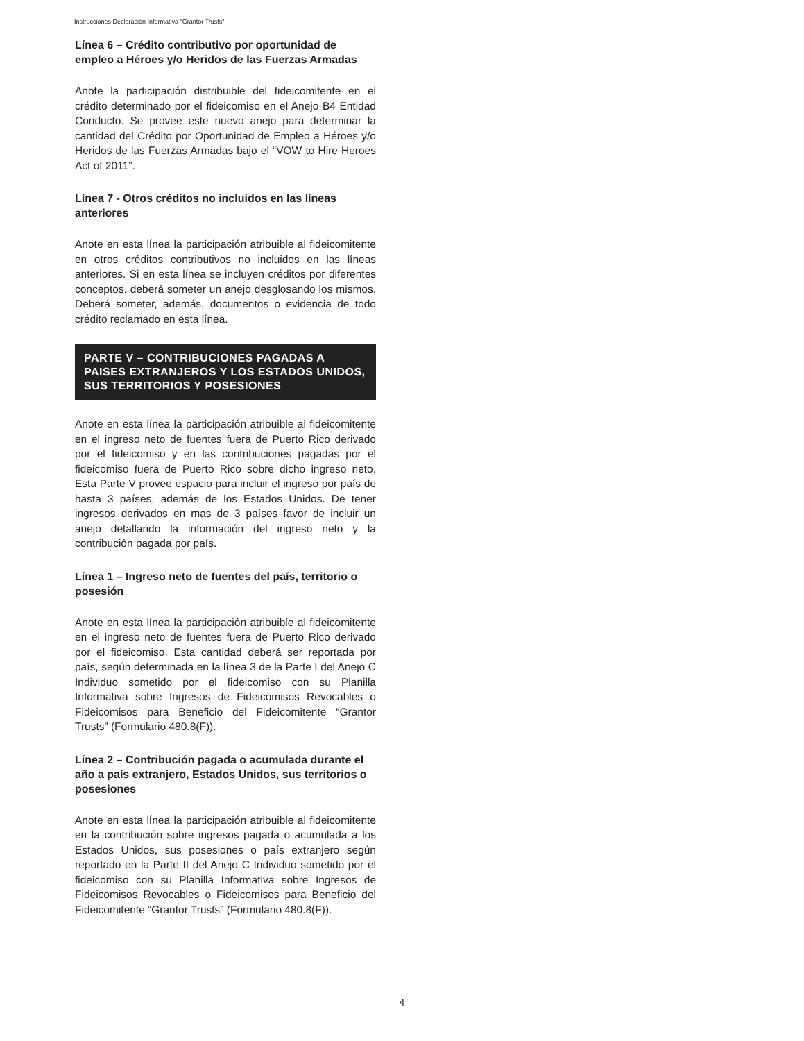Instrucciones Declaración Informativa "Grantor Trusts"
Línea 6 – Crédito contributivo por oportunidad de empleo a Héroes y/o Heridos de las Fuerzas Armadas
Anote la participación distribuible del fideicomitente en el crédito determinado por el fideicomiso en el Anejo B4 Entidad Conducto. Se provee este nuevo anejo para determinar la cantidad del Crédito por Oportunidad de Empleo a Héroes y/o Heridos de las Fuerzas Armadas bajo el “VOW to Hire Heroes Act of 2011”.
Línea 7 - Otros créditos no incluidos en las líneas anteriores
Anote en esta línea la participación atribuible al fideicomitente en otros créditos contributivos no incluidos en las líneas anteriores. Si en esta línea se incluyen créditos por diferentes conceptos, deberá someter un anejo desglosando los mismos. Deberá someter, además, documentos o evidencia de todo crédito reclamado en esta línea.
PARTE V – CONTRIBUCIONES PAGADAS A PAISES EXTRANJEROS Y LOS ESTADOS UNIDOS, SUS TERRITORIOS Y POSESIONES
Anote en esta línea la participación atribuible al fideicomitente en el ingreso neto de fuentes fuera de Puerto Rico derivado por el fideicomiso y en las contribuciones pagadas por el fideicomiso fuera de Puerto Rico sobre dicho ingreso neto. Esta Parte V provee espacio para incluir el ingreso por país de hasta 3 países, además de los Estados Unidos. De tener ingresos derivados en mas de 3 países favor de incluir un anejo detallando la información del ingreso neto y la contribución pagada por país.
Línea 1 – Ingreso neto de fuentes del país, territorio o posesión
Anote en esta línea la participación atribuible al fideicomitente en el ingreso neto de fuentes fuera de Puerto Rico derivado por el fideicomiso. Esta cantidad deberá ser reportada por país, según determinada en la línea 3 de la Parte I del Anejo C Individuo sometido por el fideicomiso con su Planilla Informativa sobre Ingresos de Fideicomisos Revocables o Fideicomisos para Beneficio del Fideicomitente “Grantor Trusts” (Formulario 480.8(F)).
Línea 2 – Contribución pagada o acumulada durante el año a país extranjero, Estados Unidos, sus territorios o posesiones
Anote en esta línea la participación atribuible al fideicomitente en la contribución sobre ingresos pagada o acumulada a los Estados Unidos, sus posesiones o país extranjero según reportado en la Parte II del Anejo C Individuo sometido por el fideicomiso con su Planilla Informativa sobre Ingresos de Fideicomisos Revocables o Fideicomisos para Beneficio del Fideicomitente “Grantor Trusts” (Formulario 480.8(F)).
4